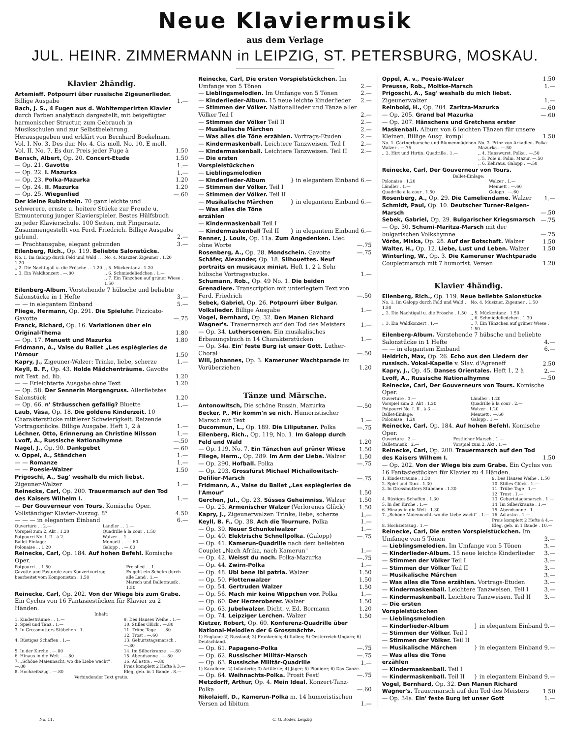Neue Klaviermusik
aus dem Verlage
JUL. HEINR. ZIMMERMANN in LEIPZIG, ST. PETERSBURG, MOSKAU.
Klavier 2händig.
Artemieff. Potpourri über russische Zigeunerlieder. Billige Ausgabe 1.—
Bach, J. S., 4 Fugen aus d. Wohltemperirten Klavier durch Farben analytisch dargestellt, mit beigefügter harmonischer Structur, zum Gebrauch in Musikschulen und zur Selbstbelehrung. Herausgegeben und erklärt von Bernhard Boekelman. Vol. I. No. 3. Des dur. No. 4. Cis moll. No. 10. E moll. Vol. II. No. 7. Es dur. Preis jeder Fuge à 1.50
Bensch, Albert, Op. 20. Concert-Etude 1.50
— Op. 21. Gavotte 1.—
— Op. 22. I. Mazurka 1.—
— Op. 23. Polka-Mazurka 1.20
— Op. 24. II. Mazurka 1.20
— Op. 25. Wiegenlied —.60
Der kleine Rubinstein. 70 ganz leichte und schwerere, ernste u. heitere Stücke zur Freude u. Ermunterung junger Klavierspieler. Bestes Hülfsbuch zu jeder Klavierschule. 100 Seiten, mit Fingersatz. Zusammengestellt von Ferd. Friedrich. Billige Ausgabe gebund. 2.—
— Prachtausgabe, elegant gebunden 3.—
Eilenberg, Rich., Op. 119. Beliebte Salonstücke.
| No. 1. Im Galopp durch Feld und Wald . . 1.20 | No. 4. Musizier. Zigeuner . 1.20 |
| ,, 2. Die Nachtigall u. die Frösche . . 1.20 | ,, 5. Mückentanz . 1.20 |
| ,, 3. Ein Waldkonzert . —.80 | ,, 6. Schmiedeliedchen . 1.— ,, 7. Ein Tänzchen auf grüner Wiese . 1.50 |
Eilenberg-Album. Vorstehende 7 hübsche und beliebte Salonstücke in 1 Hefte 3.—
— — in elegantem Einband 5.—
Fliege, Hermann, Op. 291. Die Spieluhr. Pizzicato-Gavotte —.75
Franck, Richard, Op. 16. Variationen über ein Original-Thema 1.80
— Op. 17. Menuett und Mazurka 1.80
Fridmann, A., Valse du Ballet „Les espiègleries de l'Amour 1.50
Kapry, J., Zigeuner-Walzer: Trinke, liebe, scherze 1.—
Keyll, B. F., Op. 43. Holde Mädchenträume. Gavotte mit Text. ad. lib. 1.20
— — Erleichterte Ausgabe ohne Text 1.20
— Op. 58. Der Sennerin Morgengruss. Allerliebstes Salonstück 1.20
— Op. 66. n' Sträusschen gefällig? Bluette 1.—
Laub, Vàsa, Op. 18. Die goldene Kinderzeit. 10 Charakterstücke mittlerer Schwierigkeit. Reizende Vortragsstücke. Billige Ausgabe. Heft 1, 2 à 1.—
Léchner, Otto, Erinnerung an Christine Nilsson 1.—
Lvoff, A., Russische Nationalhymne —.50
Nagel, J., Op. 90. Dankgebet —.60
v. Oppel, A., Ständchen 1.—
— — Romanze 1.—
— — Poesie-Walzer 1.50
Prigoschi, A., Sag' weshalb du mich liebst. Zigeuner-Walzer 1.—
Reinecke, Carl, Op. 200. Trauermarsch auf den Tod des Kaisers Wilhelm I. 1.—
— Der Gouverneur von Tours. Komische Oper. Vollständiger Klavier-Auszug. 8° 4.50
— — — in elegantem Einband 6.—
| Ouverture . . 2.— | Ländler . . 1.— |
| Vorspiel zum 2. Akt . 1.20 | Quadrille à la cour . 1.50 |
| Potpourri No. I. II . à 2.— | Walzer . . 1.— |
| Ballet-Einlage: | Menuett . . —.60 |
| Polonaise . . 1.20 | Galopp . . —.60 |
Reinecke, Carl, Op. 184. Auf hohen Befehl. Komische Oper.
| Potpourri . . 1.50 | Preislied . . 1.— |
| Gavotte und Pastorale zum Konzertvortrag bearbeitet vom Komponisten . 1.50 | Es geht ein Schelm durch alle Land . 1.— Marsch und Balletmusik . 1.50 |
Reinecke, Carl, Op. 202. Von der Wiege bis zum Grabe. Ein Cyclus von 16 Fantasiestücken für Klavier zu 2 Händen.
Inhalt:
| 1. Kindesträume . . 1.— | 9. Des Hauses Weihe . 1.— |
| 2. Spiel und Tanz . 1.— | 10. Stilles Glück . —.80 |
| 3. In Grossmutters Stübchen . 1.— | 11. Trübe Tage . —.80 12. Trost . —.60 |
| 4. Rüstiges Schaffen . 1.— | 13. Geburtstagsmarsch . —.80 |
| 5. In der Kirche . —.80 | 14. Im Silberkranze . —.80 |
| 6. Hinaus in die Welt . —.80 | 15. Abendsonne . —.80 |
| 7. „Schöne Maiennacht, wo die Liebe wacht" . —.80 | 16. Ad astra . —.80 Preis komplett 2 Hefte à 3.— |
| 8. Hochzeitszug . —.80 | Eleg. geb. in 1 Bande . 8.— |
Verbindender Text gratis.
Reinecke, Carl, Die ersten Vorspielstückchen. Im Umfange von 5 Tönen 2.—
— Lieblingsmelodien. Im Umfange von 5 Tönen 2.—
— Kinderlieder-Album. 15 neue leichte Kinderlieder 2.—
— Stimmen der Völker. Nationallieder und Tänze aller Völker Teil I 2.—
— Stimmen der Völker Teil II 2.—
— Musikalische Märchen 2.—
— Was alles die Töne erzählen. Vortrags-Etuden 2.—
— Kindermaskenball. Leichtere Tanzweisen. Teil I 2.—
— Kindermaskenball. Leichtere Tanzweisen. Teil II 2.—
— Die ersten Vorspielstückchen
— Lieblingsmelodien
— Kinderlieder-Album } in elegantem Einband 6.—
— Stimmen der Völker. Teil I
— Stimmen der Völker. Teil II
— Musikalische Märchen } in elegantem Einband 6.—
— Was alles die Töne erzählen
— Kindermaskenball Teil I
— Kindermaskenball Teil II } in elegantem Einband 6.—
Renner, J. Louis, Op. 11a. Zum Angedenken. Lied ohne Worte —.75
Rosenberg, A., Op. 28. Mondschein. Gavotte —.75
Schäfer, Alexander, Op. 18. Silhouettes. Neuf portraits en musicaux miniat. Heft 1, 2 à Sehr hübsche Vortragsstücke. 1.—
Schumann, Rob., Op. 49 No. 1. Die beiden Grenadiere. Transcription mit unterlegtem Text von Ferd. Friedrich —.50
Sebek, Gabriel, Op. 26. Potpourri über Bulgar. Volkslieder. Billige Ausgabe 1.—
Vogel, Bernhard, Op. 32. Den Manen Richard Wagner's. Trauermarsch auf den Tod des Meisters 1.—
— Op. 34. Lutherscenen. Ein musikalisches Erbauungsbuch in 14 Charakterstücken 1.—
— Op. 34a. Ein' feste Burg ist unser Gott. Luther-Choral —.50
Will, Johannes, Op. 3. Kameruner Wachtparade im Vorüberziehen 1.20
Tänze und Märsche.
Antonowitsch, Die schöne Russin. Mazurka —.50
Becker, P., Mir komm'n se nich. Humoristischer Marsch mit Text 1.—
Ducommun, L., Op. 189. Die Liliputaner. Polka —.75
Eilenberg, Rich., Op. 119, No. 1. Im Galopp durch Feld und Wald 1.20
— Op. 119, No. 7. Ein Tänzchen auf grüner Wiese 1.50
Fliege, Herm., Op. 289. Im Arm der Liebe. Walzer 1.50
— Op. 290. Hofball. Polka —.75
— Op. 293. Grossfürst Michael Michailowitsch-Defilier-Marsch —.75
Fridmann, A., Valse du Ballet „Les espiègleries de l'Amour" 1.50
Gerchen, Jul., Op. 23. Süsses Geheimniss. Walzer 1.50
— Op. 25. Armenischer Walzer (Verlorenes Glück) 1.50
Kapry, J., Zigeunerwalzer: Trinke, liebe, scherze 1.—
Keyll, B. F., Op. 38. Ach die Tournure. Polka 1.—
— Op. 39. Neuer Schunkelwalzer 1.—
— Op. 40. Elektrische Schnellpolka. (Galopp) —.75
— Op. 41. Kamerun-Quadrille nach dem beliebten Couplet „Nach Afrika, nach Kamerun" 1.—
— Op. 42. Weisst du noch. Polka-Mazurka —.75
— Op. 44. Zwirn-Polka 1.—
— Op. 48. Ubi bene ibi patria. Walzer 1.50
— Op. 50. Flottenwalzer 1.50
— Op. 54. Gertruden Walzer 1.50
— Op. 56. Mach mir keine Wippchen vor. Polka 1.—
— Op. 60. Der Herzeroberer. Walzer 1.50
— Op. 63. Jubelwalzer. Dicht. v. Ed. Bormann 1.20
— Op. 74. Leipziger Lerchen. Walzer 1.50
Kietzer, Robert, Op. 60. Konferenz-Quadrille über National-Melodien der 6 Grossmächte.
1) England; 2) Russland; 3) Frankreich; 4) Italien; 5) Oesterreich-Ungarn; 6) Deutschland.
— Op. 61. Papageno-Polka —.75
— Op. 62. Russischer Militär-Marsch —.75
— Op. 63. Russische Militär-Quadrille 1.—
1) Kavallerie; 2) Infanterie; 3) Artillerie; 4) Jäger; 5) Pioniere; 6) Das Ganze.
— Op. 64. Weihnachts-Polka. Prosit Fest! —.75
Metzdorff, Arthur, Op. 4. Mein Ideal. Konzert-Tanz-Polka —.60
Nikolaieff, D., Kamerun-Polka m. 14 humoristischen Versen ad libitum 1.—
Oppel, A. v., Poesie-Walzer 1.50
Preusse, Rob., Moltke-Marsch 1.—
Prigoschi, A., Sag' weshalb du mich liebst. Zigeunerwalzer 1.—
Reinbold, H., Op. 204. Zaritza-Mazurka —.60
— Op. 205. Grand bal Mazurka —.60
— Op. 207. Hänschens und Gretchens erster Maskenball. Album von 6 leichten Tänzen für unsere Kleinen. Billige Ausg. kompl. 1.50
| No. 1. Gärtnerbursche und Blumenmädchen. Walzer . —.75 | No. 3. Prinz von Arkadien. Polka-Mazurka . —.50 |
| ,, 2. Hirt und Hirtin. Quadrille . 1.— | ,, 4. Hanswurst. Polka . —.50 ,, 5. Pole u. Polin. Mazur. —.50 ,, 6. Kehraus. Galopp . —.50 |
Reinecke, Carl, Der Gouverneur von Tours.
Ballet-Einlage:
| Polonaise . 1.20 | Walzer . 1.— |
| Ländler . 1.— | Menuett . —.60 |
| Quadrille à la cour . 1.50 | Galopp . —.60 |
Rosenberg, A., Op. 29. Die Cameliendame. Walzer 1.—
Schmidt, Paul, Op. 10. Deutscher Turner-Reigen-Marsch —.50
Sebek, Gabriel, Op. 29. Bulgarischer Kriegsmarsch —.75
— Op. 30. Schumi-Maritza-Marsch mit der bulgarischen Volkshymne —.75
Vörös, Miska, Op. 28. Auf der Botschaft. Walzer 1.50
Walter, H., Op. 12. Liebe, Lust und Leben. Walzer 1.50
Winterling, W., Op. 3. Die Kameruner Wachtparade Coupletmarsch mit 7 humorist. Versen 1.20
Klavier 4händig.
Eilenberg, Rich., Op. 119. Neue beliebte Salonstücke
| No. 1. Im Galopp durch Feld und Wald . 1.50 | No. 4. Musizier. Zigeuner . 1.50 |
| ,, 2. Die Nachtigall u. die Frösche . 1.50 | ,, 5. Mückentanz . 1.50 ,, 6. Schmiedeliedchen . 1.30 |
| ,, 3. Ein Waldkonzert . 1.— | ,, 7. Ein Tänzchen auf grüner Wiese . 1.50 |
Eilenberg-Album. Vorstehende 7 hübsche und beliebte Salonstücke in 1 Hefte 4.—
— — in elegantem Einband 6.—
Heidrich, Max, Op. 26. Echo aus den Liedern der russisch. Vokal-Kapelle v. Slav. d'Agreneff 2.50
Kapry, J., Op. 45. Danses Orientales. Heft 1, 2 à 2.—
Lvoff, A., Russische Nationalhymne —.50
Reinecke, Carl, Der Gouverneurs von Tours. Komische Oper.
| Ouverture . 3.— | Ländler . 1.20 |
| Vorspiel zum 2. Akt . 1.20 | Quadrille à la cour . 2.— |
| Potpourri No. I. II . à 3.— | Walzer . 1.20 |
| Ballet-Einlage: | Menuett . —.60 |
| Polonaise . 1.20 | Galopp . 1.— |
Reinecke, Carl, Op. 184. Auf hohen Befehl. Komische Oper.
| Ouverture . 2.— | Festlicher Marsch . 1.— |
| Balletmusik . 2.— | Vorspiel zum 2. Akt . 1.— |
Reinecke, Carl, Op. 200. Trauermarsch auf den Tod des Kaisers Wilhem I. 1.50
— Op. 202. Von der Wiege bis zum Grabe. Ein Cyclus von 16 Fantasiestücken für Klavier zu 4 Händen.
| 1. Kindesträume . 1.30 | 9. Des Hauses Weihe . 1.50 |
| 2. Spiel und Tanz . 1.30 | 10. Stilles Glück . 1.— |
| 3. In Grossmutters Stübchen . 1.30 | 11. Trübe Tage . 1.— 12. Trost . 1.— |
| 4. Rüstiges Schaffen . 1.30 | 13. Geburtstagsmarsch . 1.— |
| 5. In der Kirche . 1.— | 14. Im Silberkranze . 1.— |
| 6. Hinaus in die Welt . 1.30 | 15. Abendsonne . 1.— |
| 7. „Schöne Maiennacht, wo die Liebe wacht" . 1.— | 16. Ad astra . 1.— Preis komplett 2 Hefte à 4.— |
| 8. Hochzeitszug . 1.— | Eleg. geb. in 1 Bande . 10.— |
Reinecke, Carl, Die ersten Vorspielstückchen. Im Umfange von 5 Tönen 3.—
— Lieblingsmelodien. Im Umfange von 5 Tönen 3.—
— Kinderlieder-Album. 15 neue leichte Kinderlieder 3.—
— Stimmen der Völker Teil I 3.—
— Stimmen der Völker Teil II 3.—
— Musikalische Märchen 3.—
— Was alles die Töne erzählen. Vortrags-Etuden 3.—
— Kindermaskenball. Leichtere Tanzweisen. Teil I 3.—
— Kindermaskenball. Leichtere Tanzweisen. Teil II 3.—
— Die ersten Vorspielstückchen
— Lieblingsmelodien
— Kinderlieder-Album } in elegantem Einband 9.—
— Stimmen der Völker. Teil I
— Stimmen der Völker. Teil II
— Musikalische Märchen } in elegantem Einband 9.—
— Was alles die Töne erzählen
— Kindermaskenball. Teil I
— Kindermaskenball. Teil II } in elegantem Einband 9.—
Vogel, Bernhard, Op. 32. Den Manen Richard Wagner's. Trauermarsch auf den Tod des Meisters 1.50
— Op. 34a. Ein' feste Burg ist unser Gott 1.—
No. 11. C. G. Röder, Leipzig